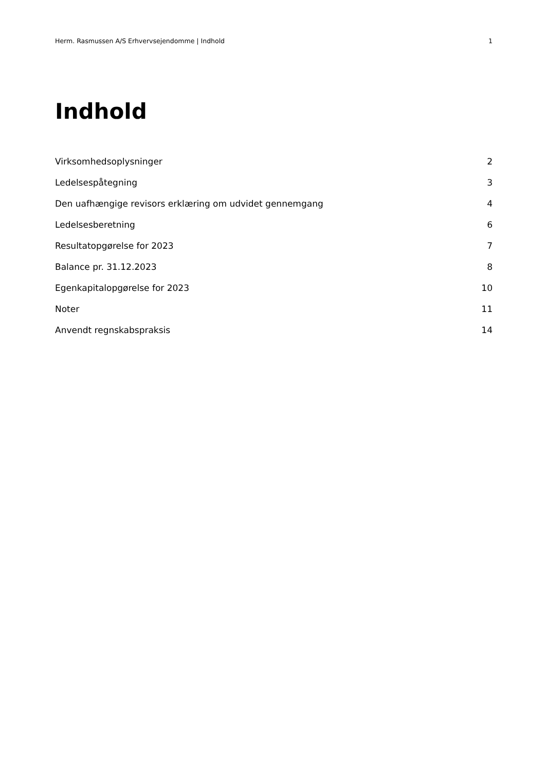Herm. Rasmussen A/S Erhvervsejendomme | Indhold 1
Indhold
Virksomhedsoplysninger 2
Ledelsespåtegning 3
Den uafhængige revisors erklæring om udvidet gennemgang 4
Ledelsesberetning 6
Resultatopgørelse for 2023 7
Balance pr. 31.12.2023 8
Egenkapitalopgørelse for 2023 10
Noter 11
Anvendt regnskabspraksis 14